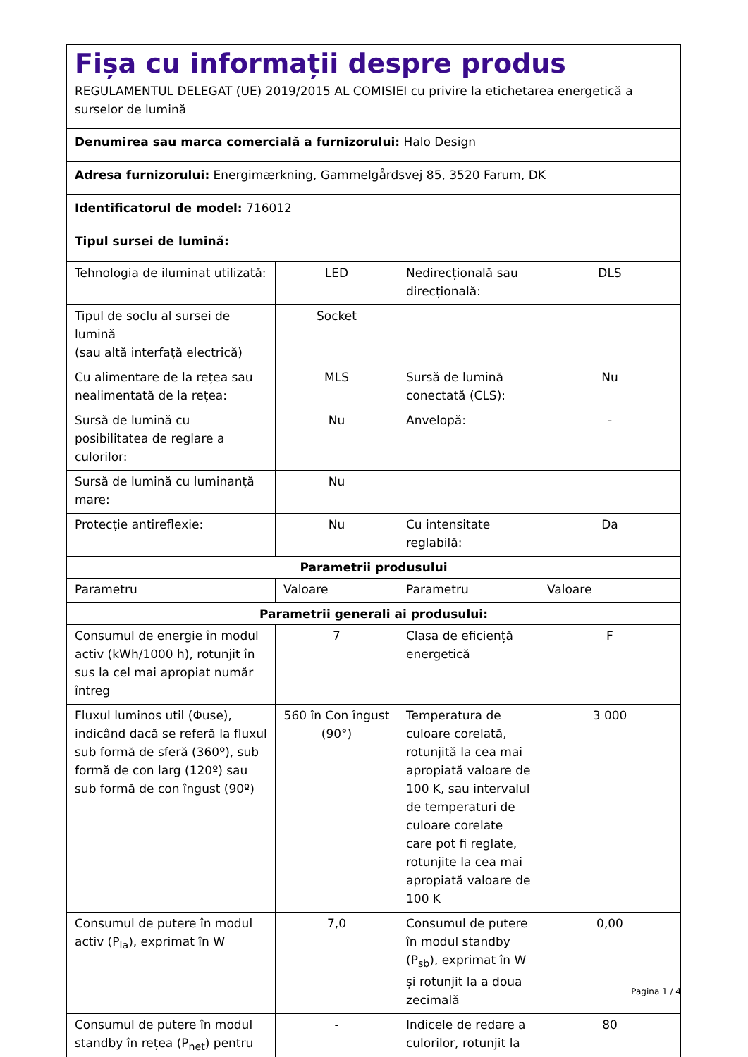Fișa cu informații despre produs
REGULAMENTUL DELEGAT (UE) 2019/2015 AL COMISIEI cu privire la etichetarea energetică a surselor de lumină
Denumirea sau marca comercială a furnizorului: Halo Design
Adresa furnizorului: Energimærkning, Gammelgårdsvej 85, 3520 Farum, DK
Identificatorul de model: 716012
Tipul sursei de lumină:
| Tehnologia de iluminat utilizată: | LED | Nedirecțională sau direcțională: | DLS |
| Tipul de soclu al sursei de lumină (sau altă interfață electrică) | Socket | | |
| Cu alimentare de la rețea sau nealimentată de la rețea: | MLS | Sursă de lumină conectată (CLS): | Nu |
| Sursă de lumină cu posibilitatea de reglare a culorilor: | Nu | Anvelopă: | - |
| Sursă de lumină cu luminanță mare: | Nu | | |
| Protecție antireflexie: | Nu | Cu intensitate reglabilă: | Da |
| Parametrii produsului | | | |
| Parametru | Valoare | Parametru | Valoare |
| Parametrii generali ai produsului: | | | |
| Consumul de energie în modul activ (kWh/1000 h), rotunjit în sus la cel mai apropiat număr întreg | 7 | Clasa de eficiență energetică | F |
| Fluxul luminos util (Φuse), indicând dacă se referă la fluxul sub formă de sferă (360º), sub formă de con larg (120º) sau sub formă de con îngust (90º) | 560 în Con îngust (90°) | Temperatura de culoare corelată, rotunjită la cea mai apropiată valoare de 100 K, sau intervalul de temperaturi de culoare corelate care pot fi reglate, rotunjite la cea mai apropiată valoare de 100 K | 3 000 |
| Consumul de putere în modul activ (P<sub>la</sub>), exprimat în W | 7,0 | Consumul de putere în modul standby (P<sub>sb</sub>), exprimat în W și rotunjit la a doua zecimală | 0,00 |
| Consumul de putere în modul standby în rețea (P<sub>net</sub>) pentru | - | Indicele de redare a culorilor, rotunjit la | 80 |
Pagina 1 / 4